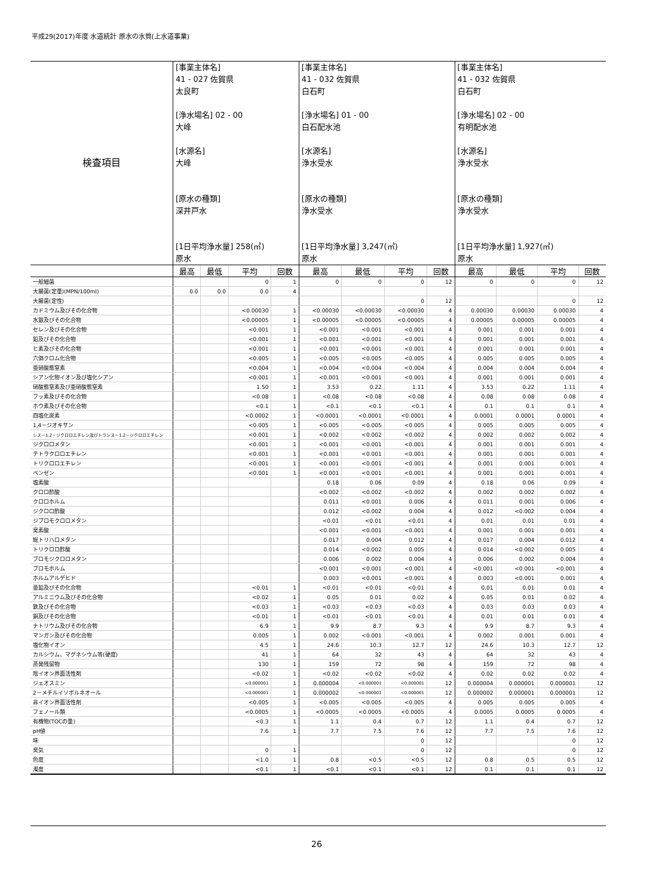平成29(2017)年度 水道統計 原水の水質(上水道事業)
| 検査項目 | [事業主体名] 41 - 027 佐賀県 太良町 [浄水場名] 02 - 00 大峰 [水源名] 大峰 [原水の種類] 深井戸水 [1日平均浄水量] 258(㎥) 原水 | | | | [事業主体名] 41 - 032 佐賀県 白石町 [浄水場名] 01 - 00 白石配水池 [水源名] 浄水受水 [原水の種類] 浄水受水 [1日平均浄水量] 3,247(㎥) 原水 | | | | [事業主体名] 41 - 032 佐賀県 白石町 [浄水場名] 02 - 00 有明配水池 [水源名] 浄水受水 [原水の種類] 浄水受水 [1日平均浄水量] 1,927(㎥) 原水 | | | |
| | 最高 | 最低 | 平均 | 回数 | 最高 | 最低 | 平均 | 回数 | 最高 | 最低 | 平均 | 回数 |
| 一般細菌 | | | 0 | 1 | 0 | 0 | 0 | 12 | 0 | 0 | 0 | 12 |
| 大腸菌(定量)(MPN/100ml) | 0.0 | 0.0 | 0.0 | 4 | | | | | | | | |
| 大腸菌(定性) | | | | | | | 0 | 12 | | | 0 | 12 |
| カドミウム及びその化合物 | | | <0.00030 | 1 | <0.00030 | <0.00030 | <0.00030 | 4 | 0.00030 | 0.00030 | 0.00030 | 4 |
| 水銀及びその化合物 | | | <0.00005 | 1 | <0.00005 | <0.00005 | <0.00005 | 4 | 0.00005 | 0.00005 | 0.00005 | 4 |
| セレン及びその化合物 | | | <0.001 | 1 | <0.001 | <0.001 | <0.001 | 4 | 0.001 | 0.001 | 0.001 | 4 |
| 鉛及びその化合物 | | | <0.001 | 1 | <0.001 | <0.001 | <0.001 | 4 | 0.001 | 0.001 | 0.001 | 4 |
| ヒ素及びその化合物 | | | <0.001 | 1 | <0.001 | <0.001 | <0.001 | 4 | 0.001 | 0.001 | 0.001 | 4 |
| 六価クロム化合物 | | | <0.005 | 1 | <0.005 | <0.005 | <0.005 | 4 | 0.005 | 0.005 | 0.005 | 4 |
| 亜硝酸態窒素 | | | <0.004 | 1 | <0.004 | <0.004 | <0.004 | 4 | 0.004 | 0.004 | 0.004 | 4 |
| シアン化物イオン及び塩化シアン | | | <0.001 | 1 | <0.001 | <0.001 | <0.001 | 4 | 0.001 | 0.001 | 0.001 | 4 |
| 硝酸態窒素及び亜硝酸態窒素 | | | 1.50 | 1 | 3.53 | 0.22 | 1.11 | 4 | 3.53 | 0.22 | 1.11 | 4 |
| フッ素及びその化合物 | | | <0.08 | 1 | <0.08 | <0.08 | <0.08 | 4 | 0.08 | 0.08 | 0.08 | 4 |
| ホウ素及びその化合物 | | | <0.1 | 1 | <0.1 | <0.1 | <0.1 | 4 | 0.1 | 0.1 | 0.1 | 4 |
| 四塩化炭素 | | | <0.0002 | 1 | <0.0001 | <0.0001 | <0.0001 | 4 | 0.0001 | 0.0001 | 0.0001 | 4 |
| 1,4－ジオキサン | | | <0.005 | 1 | <0.005 | <0.005 | <0.005 | 4 | 0.005 | 0.005 | 0.005 | 4 |
| シス－1,2－ジクロロエチレン及びトランス－1,2－ジクロロエチレン | | | <0.001 | 1 | <0.002 | <0.002 | <0.002 | 4 | 0.002 | 0.002 | 0.002 | 4 |
| ジクロロメタン | | | <0.001 | 1 | <0.001 | <0.001 | <0.001 | 4 | 0.001 | 0.001 | 0.001 | 4 |
| テトラクロロエチレン | | | <0.001 | 1 | <0.001 | <0.001 | <0.001 | 4 | 0.001 | 0.001 | 0.001 | 4 |
| トリクロロエチレン | | | <0.001 | 1 | <0.001 | <0.001 | <0.001 | 4 | 0.001 | 0.001 | 0.001 | 4 |
| ベンゼン | | | <0.001 | 1 | <0.001 | <0.001 | <0.001 | 4 | 0.001 | 0.001 | 0.001 | 4 |
| 塩素酸 | | | | | 0.18 | 0.06 | 0.09 | 4 | 0.18 | 0.06 | 0.09 | 4 |
| クロロ酢酸 | | | | | <0.002 | <0.002 | <0.002 | 4 | 0.002 | 0.002 | 0.002 | 4 |
| クロロホルム | | | | | 0.011 | <0.001 | 0.006 | 4 | 0.011 | 0.001 | 0.006 | 4 |
| ジクロロ酢酸 | | | | | 0.012 | <0.002 | 0.004 | 4 | 0.012 | <0.002 | 0.004 | 4 |
| ジブロモクロロメタン | | | | | <0.01 | <0.01 | <0.01 | 4 | 0.01 | 0.01 | 0.01 | 4 |
| 臭素酸 | | | | | <0.001 | <0.001 | <0.001 | 4 | 0.001 | 0.001 | 0.001 | 4 |
| 総トリハロメタン | | | | | 0.017 | 0.004 | 0.012 | 4 | 0.017 | 0.004 | 0.012 | 4 |
| トリクロロ酢酸 | | | | | 0.014 | <0.002 | 0.005 | 4 | 0.014 | <0.002 | 0.005 | 4 |
| ブロモジクロロメタン | | | | | 0.006 | 0.002 | 0.004 | 4 | 0.006 | 0.002 | 0.004 | 4 |
| ブロモホルム | | | | | <0.001 | <0.001 | <0.001 | 4 | <0.001 | <0.001 | <0.001 | 4 |
| ホルムアルデヒド | | | | | 0.003 | <0.001 | <0.001 | 4 | 0.003 | <0.001 | 0.001 | 4 |
| 亜鉛及びその化合物 | | | <0.01 | 1 | <0.01 | <0.01 | <0.01 | 4 | 0.01 | 0.01 | 0.01 | 4 |
| アルミニウム及びその化合物 | | | <0.02 | 1 | 0.05 | 0.01 | 0.02 | 4 | 0.05 | 0.01 | 0.02 | 4 |
| 鉄及びその化合物 | | | <0.03 | 1 | <0.03 | <0.03 | <0.03 | 4 | 0.03 | 0.03 | 0.03 | 4 |
| 銅及びその化合物 | | | <0.01 | 1 | <0.01 | <0.01 | <0.01 | 4 | 0.01 | 0.01 | 0.01 | 4 |
| ナトリウム及びその化合物 | | | 6.9 | 1 | 9.9 | 8.7 | 9.3 | 4 | 9.9 | 8.7 | 9.3 | 4 |
| マンガン及びその化合物 | | | 0.005 | 1 | 0.002 | <0.001 | <0.001 | 4 | 0.002 | 0.001 | 0.001 | 4 |
| 塩化物イオン | | | 4.5 | 1 | 24.6 | 10.3 | 12.7 | 12 | 24.6 | 10.3 | 12.7 | 12 |
| カルシウム、マグネシウム等(硬度) | | | 41 | 1 | 64 | 32 | 43 | 4 | 64 | 32 | 43 | 4 |
| 蒸発残留物 | | | 130 | 1 | 159 | 72 | 98 | 4 | 159 | 72 | 98 | 4 |
| 陰イオン界面活性剤 | | | <0.02 | 1 | <0.02 | <0.02 | <0.02 | 4 | 0.02 | 0.02 | 0.02 | 4 |
| ジェオスミン | | | <0.000001 | 1 | 0.000004 | <0.000001 | <0.000001 | 12 | 0.000004 | 0.000001 | 0.000001 | 12 |
| 2－メチルイソボルネオール | | | <0.000001 | 1 | 0.000002 | <0.000001 | <0.000001 | 12 | 0.000002 | 0.000001 | 0.000001 | 12 |
| 非イオン界面活性剤 | | | <0.005 | 1 | <0.005 | <0.005 | <0.005 | 4 | 0.005 | 0.005 | 0.005 | 4 |
| フェノール類 | | | <0.0005 | 1 | <0.0005 | <0.0005 | <0.0005 | 4 | 0.0005 | 0.0005 | 0.0005 | 4 |
| 有機物(TOCの量) | | | <0.3 | 1 | 1.1 | 0.4 | 0.7 | 12 | 1.1 | 0.4 | 0.7 | 12 |
| pH値 | | | 7.6 | 1 | 7.7 | 7.5 | 7.6 | 12 | 7.7 | 7.5 | 7.6 | 12 |
| 味 | | | | | | | 0 | 12 | | | 0 | 12 |
| 臭気 | | | 0 | 1 | | | 0 | 12 | | | 0 | 12 |
| 色度 | | | <1.0 | 1 | 0.8 | <0.5 | <0.5 | 12 | 0.8 | 0.5 | 0.5 | 12 |
| 濁度 | | | <0.1 | 1 | <0.1 | <0.1 | <0.1 | 12 | 0.1 | 0.1 | 0.1 | 12 |
26